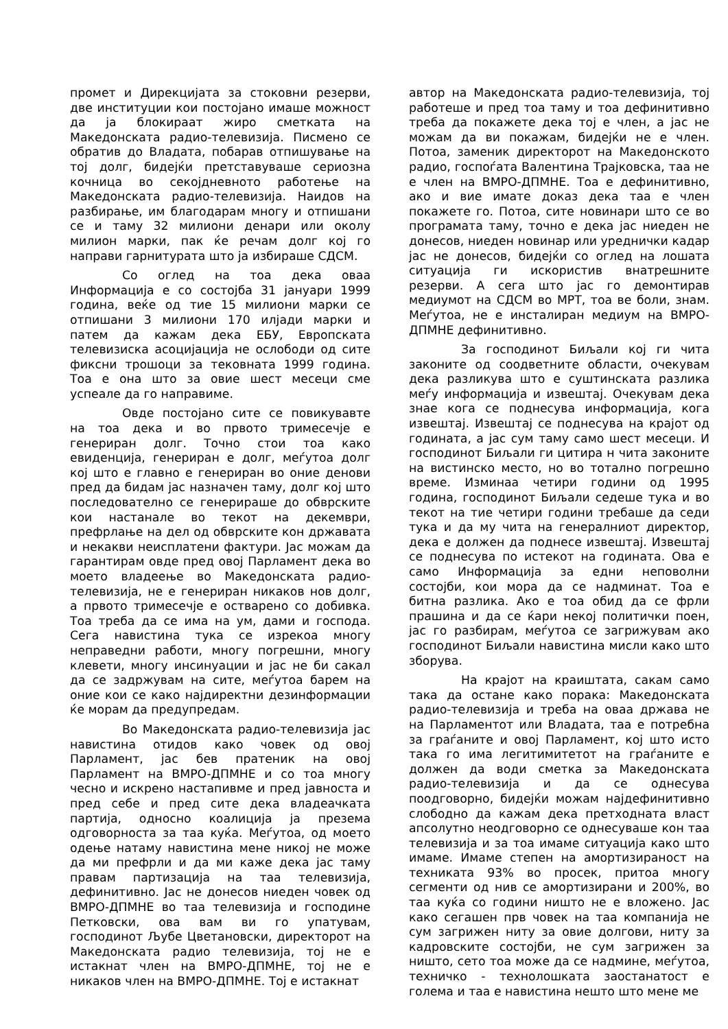промет и Дирекцијата за стоковни резерви, две институции кои постојано имаше можност да ја блокираат жиро сметката на Македонската радио-телевизија. Писмено се обратив до Владата, побарав отпишување на тој долг, бидејќи претставуваше сериозна кочница во секојдневното работење на Македонската радио-телевизија. Наидов на разбирање, им благодарам многу и отпишани се и таму 32 милиони денари или околу милион марки, пак ќе речам долг кој го направи гарнитурата што ја избираше СДСМ.
Со оглед на тоа дека оваа Информација е со состојба 31 јануари 1999 година, веќе од тие 15 милиони марки се отпишани 3 милиони 170 илјади марки и патем да кажам дека ЕБУ, Европската телевизиска асоцијација не ослободи од сите фиксни трошоци за тековната 1999 година. Тоа е она што за овие шест месеци сме успеале да го направиме.
Овде постојано сите се повикувавте на тоа дека и во првото тримесечје е генериран долг. Точно стои тоа како евиденција, генериран е долг, меѓутоа долг кој што е главно е генериран во оние денови пред да бидам јас назначен таму, долг кој што последователно се генерираше до обврските кои настанале во текот на декември, префрлање на дел од обврските кон државата и некакви неисплатени фактури. Јас можам да гарантирам овде пред овој Парламент дека во моето владеење во Македонската радио-телевизија, не е генериран никаков нов долг, а првото тримесечје е остварено со добивка. Тоа треба да се има на ум, дами и господа. Сега навистина тука се изрекоа многу неправедни работи, многу погрешни, многу клевети, многу инсинуации и јас не би сакал да се задржувам на сите, меѓутоа барем на оние кои се како најдиректни дезинформации ќе морам да предупредам.
Во Македонската радио-телевизија јас навистина отидов како човек од овој Парламент, јас бев пратеник на овој Парламент на ВМРО-ДПМНЕ и со тоа многу чесно и искрено настапивме и пред јавноста и пред себе и пред сите дека владеачката партија, односно коалиција ја презема одговорноста за таа куќа. Меѓутоа, од моето одење натаму навистина мене никој не може да ми префрли и да ми каже дека јас таму правам партизација на таа телевизија, дефинитивно. Јас не донесов ниеден човек од ВМРО-ДПМНЕ во таа телевизија и господине Петковски, ова вам ви го упатувам, господинот Љубе Цветановски, директорот на Македонската радио телевизија, тој не е истакнат член на ВМРО-ДПМНЕ, тој не е никаков член на ВМРО-ДПМНЕ. Тој е истакнат
автор на Македонската радио-телевизија, тој работеше и пред тоа таму и тоа дефинитивно треба да покажете дека тој е член, а јас не можам да ви покажам, бидејќи не е член. Потоа, заменик директорот на Македонското радио, госпоѓата Валентина Трајковска, таа не е член на ВМРО-ДПМНЕ. Тоа е дефинитивно, ако и вие имате доказ дека таа е член покажете го. Потоа, сите новинари што се во програмата таму, точно е дека јас ниеден не донесов, ниеден новинар или уреднички кадар јас не донесов, бидејќи со оглед на лошата ситуација ги искористив внатрешните резерви. А сега што јас го демонтирав медиумот на СДСМ во МРТ, тоа ве боли, знам. Меѓутоа, не е инсталиран медиум на ВМРО-ДПМНЕ дефинитивно.
За господинот Биљали кој ги чита законите од соодветните области, очекувам дека разликува што е суштинската разлика меѓу информација и извештај. Очекувам дека знае кога се поднесува информација, кога извештај. Извештај се поднесува на крајот од годината, а јас сум таму само шест месеци. И господинот Биљали ги цитира н чита законите на вистинско место, но во тотално погрешно време. Изминаа четири години од 1995 година, господинот Биљали седеше тука и во текот на тие четири години требаше да седи тука и да му чита на генералниот директор, дека е должен да поднесе извештај. Извештај се поднесува по истекот на годината. Ова е само Информација за едни неповолни состојби, кои мора да се надминат. Тоа е битна разлика. Ако е тоа обид да се фрли прашина и да се ќари некој политички поен, јас го разбирам, меѓутоа се загрижувам ако господинот Биљали навистина мисли како што зборува.
На крајот на краиштата, сакам само така да остане како порака: Македонската радио-телевизија и треба на оваа држава не на Парламентот или Владата, таа е потребна за граѓаните и овој Парламент, кој што исто така го има легитимитетот на граѓаните е должен да води сметка за Македонската радио-телевизија и да се однесува поодговорно, бидејќи можам најдефинитивно слободно да кажам дека претходната власт апсолутно неодговорно се однесуваше кон таа телевизија и за тоа имаме ситуација како што имаме. Имаме степен на амортизираност на техниката 93% во просек, притоа многу сегменти од нив се амортизирани и 200%, во таа куќа со години ништо не е вложено. Јас како сегашен прв човек на таа компанија не сум загрижен ниту за овие долгови, ниту за кадровските состојби, не сум загрижен за ништо, сето тоа може да се надмине, меѓутоа, техничко - технолошката заостанатост е голема и таа е навистина нешто што мене ме